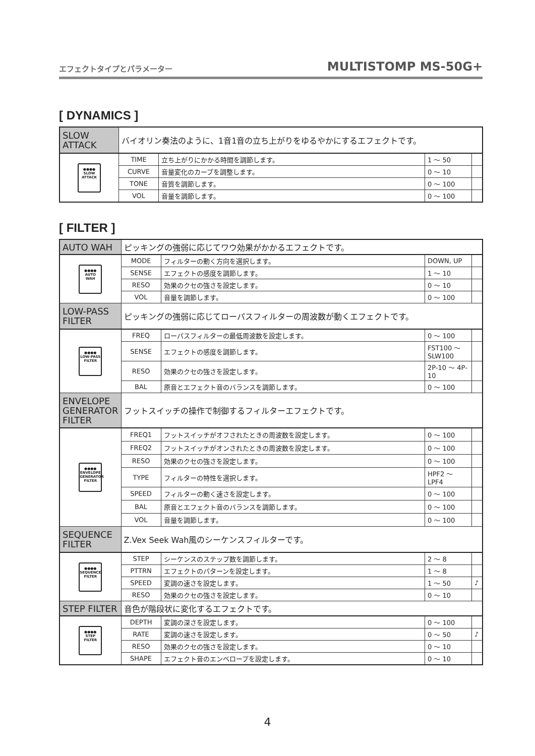エフェクトタイプとパラメーター MULTISTOMP MS-50G+
[ DYNAMICS ]
| SLOW ATTACK | バイオリン奏法のように、1音1音の立ち上がりをゆるやかにするエフェクトです。 | | | |
| ●●●● SLOW ATTACK | TIME | 立ち上がりにかかる時間を調節します。 | 1 ～ 50 | |
| | CURVE | 音量変化のカーブを調整します。 | 0 ～ 10 | |
| | TONE | 音質を調節します。 | 0 ～ 100 | |
| | VOL | 音量を調節します。 | 0 ～ 100 | |
[ FILTER ]
| AUTO WAH | ピッキングの強弱に応じてワウ効果がかかるエフェクトです。 | | | |
| ●●●● AUTO WAH | MODE | フィルターの動く方向を選択します。 | DOWN, UP | |
| | SENSE | エフェクトの感度を調節します。 | 1 ～ 10 | |
| | RESO | 効果のクセの強さを設定します。 | 0 ～ 10 | |
| | VOL | 音量を調節します。 | 0 ～ 100 | |
| LOW-PASS FILTER | ピッキングの強弱に応じてローパスフィルターの周波数が動くエフェクトです。 | | | |
| ●●●● LOW-PASS FILTER | FREQ | ローパスフィルターの最低周波数を設定します。 | 0 ～ 100 | |
| | SENSE | エフェクトの感度を調節します。 | FST100 ～ SLW100 | |
| | RESO | 効果のクセの強さを設定します。 | 2P-10 ～ 4P-10 | |
| | BAL | 原音とエフェクト音のバランスを調節します。 | 0 ～ 100 | |
| ENVELOPE GENERATOR FILTER | フットスイッチの操作で制御するフィルターエフェクトです。 | | | |
| ●●●● ENVELOPE GENERATOR FILTER | FREQ1 | フットスイッチがオフされたときの周波数を設定します。 | 0 ～ 100 | |
| | FREQ2 | フットスイッチがオンされたときの周波数を設定します。 | 0 ～ 100 | |
| | RESO | 効果のクセの強さを設定します。 | 0 ～ 100 | |
| | TYPE | フィルターの特性を選択します。 | HPF2 ～ LPF4 | |
| | SPEED | フィルターの動く速さを設定します。 | 0 ～ 100 | |
| | BAL | 原音とエフェクト音のバランスを調節します。 | 0 ～ 100 | |
| | VOL | 音量を調節します。 | 0 ～ 100 | |
| SEQUENCE FILTER | Z.Vex Seek Wah風のシーケンスフィルターです。 | | | |
| ●●●● SEQUENCE FILTER | STEP | シーケンスのステップ数を調節します。 | 2 ～ 8 | |
| | PTTRN | エフェクトのパターンを設定します。 | 1 ～ 8 | |
| | SPEED | 変調の速さを設定します。 | 1 ～ 50 | ♪ |
| | RESO | 効果のクセの強さを設定します。 | 0 ～ 10 | |
| STEP FILTER | 音色が階段状に変化するエフェクトです。 | | | |
| ●●●● STEP FILTER | DEPTH | 変調の深さを設定します。 | 0 ～ 100 | |
| | RATE | 変調の速さを設定します。 | 0 ～ 50 | ♪ |
| | RESO | 効果のクセの強さを設定します。 | 0 ～ 10 | |
| | SHAPE | エフェクト音のエンベロープを設定します。 | 0 ～ 10 | |
4